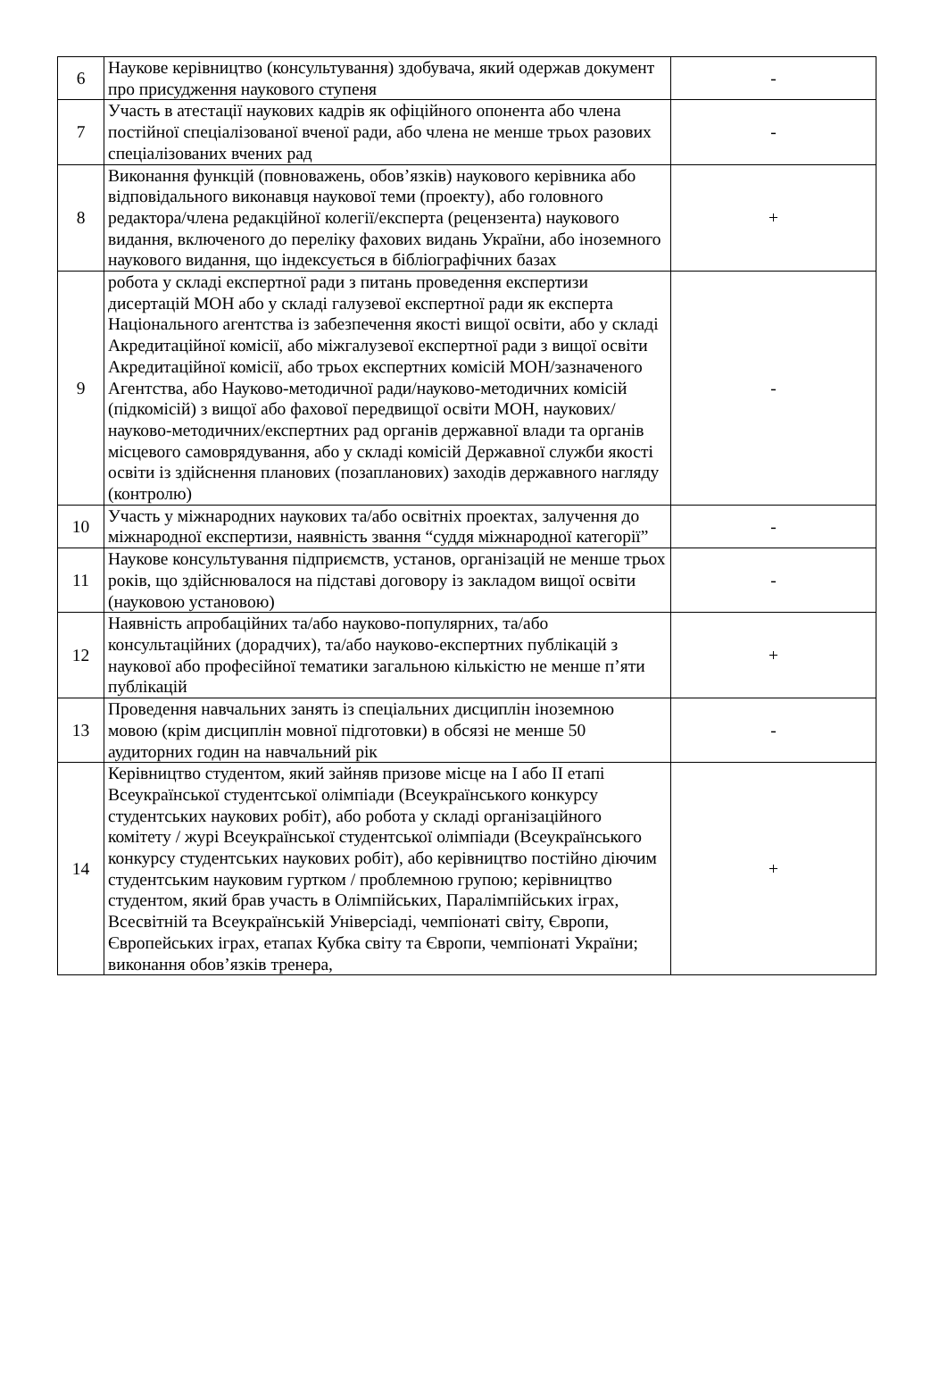| 6 | Наукове керівництво (консультування) здобувача, який одержав документ про присудження наукового ступеня | - |
| 7 | Участь в атестації наукових кадрів як офіційного опонента або члена постійної спеціалізованої вченої ради, або члена не менше трьох разових спеціалізованих вчених рад | - |
| 8 | Виконання функцій (повноважень, обов’язків) наукового керівника або відповідального виконавця наукової теми (проекту), або головного редактора/члена редакційної колегії/експерта (рецензента) наукового видання, включеного до переліку фахових видань України, або іноземного наукового видання, що індексується в бібліографічних базах | + |
| 9 | робота у складі експертної ради з питань проведення експертизи дисертацій МОН або у складі галузевої експертної ради як експерта Національного агентства із забезпечення якості вищої освіти, або у складі Акредитаційної комісії, або міжгалузевої експертної ради з вищої освіти Акредитаційної комісії, або трьох експертних комісій МОН/зазначеного Агентства, або Науково-методичної ради/науково-методичних комісій (підкомісій) з вищої або фахової передвищої освіти МОН, наукових/науково-методичних/експертних рад органів державної влади та органів місцевого самоврядування, або у складі комісій Державної служби якості освіти із здійснення планових (позапланових) заходів державного нагляду (контролю) | - |
| 10 | Участь у міжнародних наукових та/або освітніх проектах, залучення до міжнародної експертизи, наявність звання “суддя міжнародної категорії” | - |
| 11 | Наукове консультування підприємств, установ, організацій не менше трьох років, що здійснювалося на підставі договору із закладом вищої освіти (науковою установою) | - |
| 12 | Наявність апробаційних та/або науково-популярних, та/або консультаційних (дорадчих), та/або науково-експертних публікацій з наукової або професійної тематики загальною кількістю не менше п’яти публікацій | + |
| 13 | Проведення навчальних занять із спеціальних дисциплін іноземною мовою (крім дисциплін мовної підготовки) в обсязі не менше 50 аудиторних годин на навчальний рік | - |
| 14 | Керівництво студентом, який зайняв призове місце на I або II етапі Всеукраїнської студентської олімпіади (Всеукраїнського конкурсу студентських наукових робіт), або робота у складі організаційного комітету / журі Всеукраїнської студентської олімпіади (Всеукраїнського конкурсу студентських наукових робіт), або керівництво постійно діючим студентським науковим гуртком / проблемною групою; керівництво студентом, який брав участь в Олімпійських, Паралімпійських іграх, Всесвітній та Всеукраїнській Універсіаді, чемпіонаті світу, Європи, Європейських іграх, етапах Кубка світу та Європи, чемпіонаті України; виконання обов’язків тренера, | + |